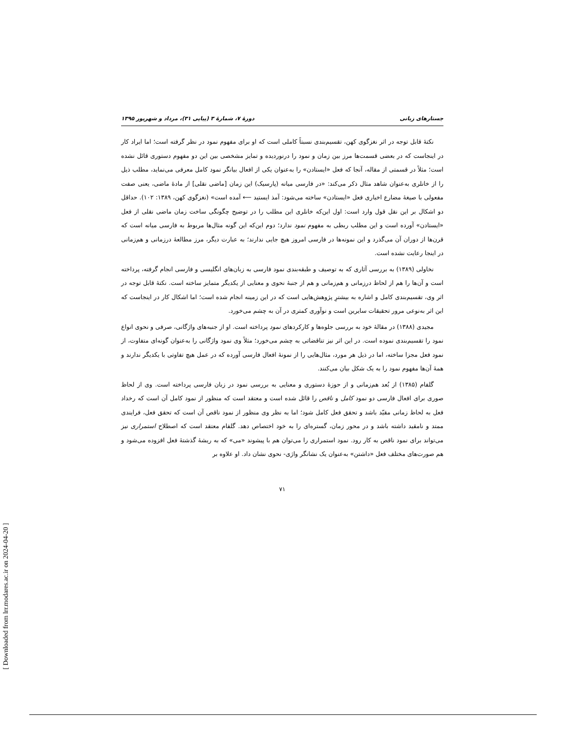جستارهای زبانی دورهٔ ۷، شمارهٔ ۳ (پیاپی ۳۱)، مرداد و شهریور ۱۳۹۵
نکتهٔ قابل توجه در اثر نغزگوی کهن، تقسیم‌بندی نسبتاً کاملی است که او برای مفهوم نمود در نظر گرفته است؛ اما ایراد کار در اینجاست که در بعضی قسمت‌ها مرز بین زمان و نمود را درنوردیده و تمایز مشخصی بین این دو مفهوم دستوری قائل نشده است؛ مثلاً در قسمتی از مقاله، آنجا که فعل «ایستادن» را به‌عنوان یکی از افعال بیانگر نمود کامل معرفی می‌نماید، مطلب ذیل را از خانلری به‌عنوان شاهد مثال ذکر می‌کند: «در فارسی میانه (پارسیک) این زمان [ماضی نقلی] از مادهٔ ماضی، یعنی صفت مفعولی با صیغهٔ مضارع اخباری فعل «ایستادن» ساخته می‌شود: آمذ ایستید ⟵ آمده است» (نغزگوی کهن، ۱۳۸۹: ۱۰۲). حداقل دو اشکال بر این نقل قول وارد است: اول این‌که خانلری این مطلب را در توضیح چگونگی ساخت زمان ماضی نقلی از فعل «ایستادن» آورده است و این مطلب ربطی به مفهوم نمود ندارد؛ دوم این‌که این گونه مثال‌ها مربوط به فارسی میانه است که قرن‌ها از دوران آن می‌گذرد و این نمونه‌ها در فارسی امروز هیچ جایی ندارند؛ به عبارت دیگر، مرز مطالعهٔ درزمانی و هم‌زمانی در اینجا رعایت نشده است.
نخاولی (۱۳۸۹) به بررسی آثاری که به توصیف و طبقه‌بندی نمود فارسی به زبان‌های انگلیسی و فارسی انجام گرفته، پرداخته است و آن‌ها را هم از لحاظ درزمانی و هم‌زمانی و هم از جنبهٔ نحوی و معنایی از یکدیگر متمایز ساخته است. نکتهٔ قابل توجه در اثر وی، تقسیم‌بندی کامل و اشاره به بیشترِ پژوهش‌هایی است که در این زمینه انجام شده است؛ اما اشکال کار در اینجاست که این اثر به‌نوعی مرور تحقیقات سایرین است و نوآوری کمتری در آن به چشم می‌خورد.
مجیدی (۱۳۸۸) در مقالهٔ خود به بررسی جلوه‌ها و کارکردهای نمود پرداخته است. او از جنبه‌های واژگانی، صرفی و نحوی انواع نمود را تقسیم‌بندی نموده است. در این اثر نیز تناقضاتی به چشم می‌خورد؛ مثلاً وی نمود واژگانی را به‌عنوان گونه‌ای متفاوت، از نمود فعل مجزا ساخته، اما در ذیل هر مورد، مثال‌هایی را از نمونهٔ افعال فارسی آورده که در عمل هیچ تفاوتی با یکدیگر ندارند و همهٔ آن‌ها مفهوم نمود را به یک شکل بیان می‌کنند.
گلفام (۱۳۸۵) از بُعد هم‌زمانی و از حوزهٔ دستوری و معنایی به بررسی نمود در زبان فارسی پرداخته است. وی از لحاظ صوری برای افعال فارسی دو نمود کامل و ناقص را قائل شده است و معتقد است که منظور از نمود کامل آن است که رخداد فعل به لحاظ زمانی مقیّد باشد و تحقق فعل کامل شود؛ اما به نظر وی منظور از نمود ناقص آن است که تحقق فعل، فرایندی ممتد و نامقید داشته باشد و در محور زمان، گستره‌ای را به خود اختصاص دهد. گلفام معتقد است که اصطلاح استمراری نیز می‌تواند برای نمود ناقص به کار رود. نمود استمراری را می‌توان هم با پیشوند «می» که به ریشهٔ گذشتهٔ فعل افزوده می‌شود و هم صورت‌های مختلف فعل «داشتن» به‌عنوان یک نشانگر واژی- نحوی نشان داد. او علاوه بر
۷۱
[ Downloaded from lrr.modares.ac.ir on 2024-04-20 ]